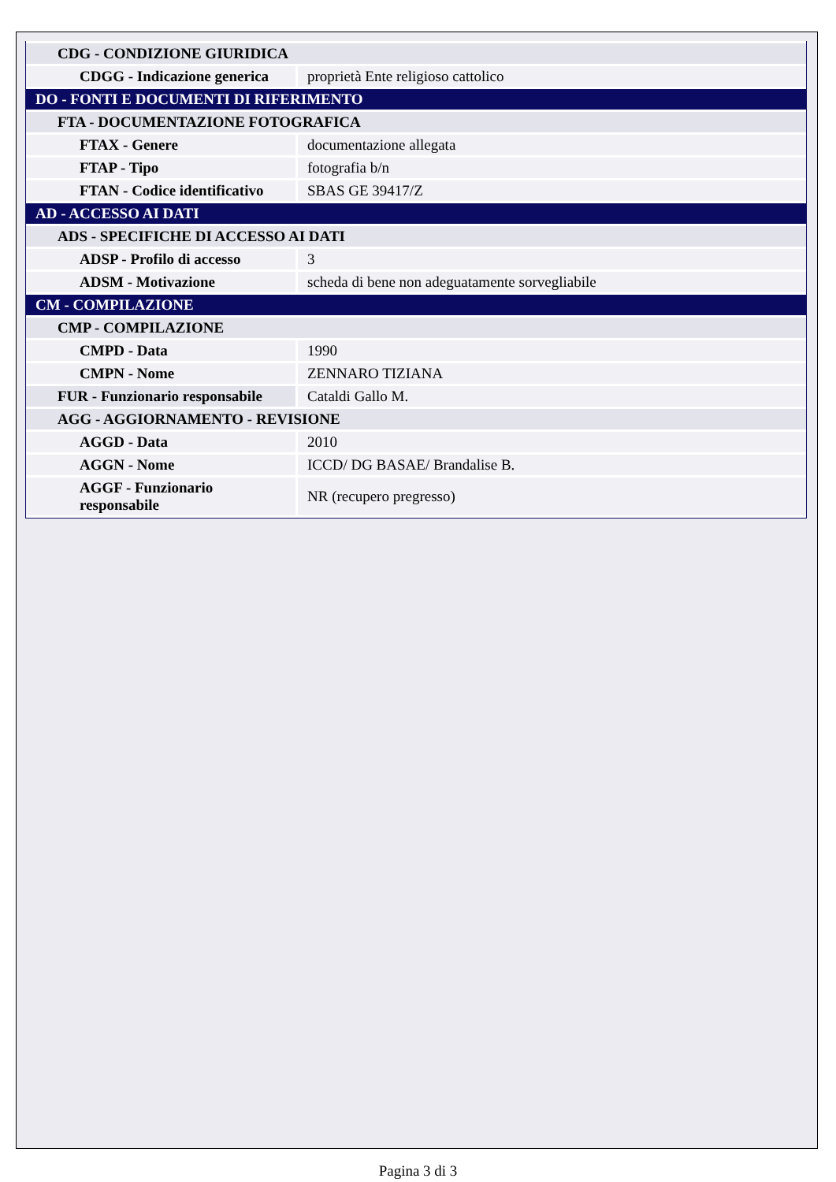| CDG - CONDIZIONE GIURIDICA | |
| CDGG - Indicazione generica | proprietà Ente religioso cattolico |
| DO - FONTI E DOCUMENTI DI RIFERIMENTO | |
| FTA - DOCUMENTAZIONE FOTOGRAFICA | |
| FTAX - Genere | documentazione allegata |
| FTAP - Tipo | fotografia b/n |
| FTAN - Codice identificativo | SBAS GE 39417/Z |
| AD - ACCESSO AI DATI | |
| ADS - SPECIFICHE DI ACCESSO AI DATI | |
| ADSP - Profilo di accesso | 3 |
| ADSM - Motivazione | scheda di bene non adeguatamente sorvegliabile |
| CM - COMPILAZIONE | |
| CMP - COMPILAZIONE | |
| CMPD - Data | 1990 |
| CMPN - Nome | ZENNARO TIZIANA |
| FUR - Funzionario responsabile | Cataldi Gallo M. |
| AGG - AGGIORNAMENTO - REVISIONE | |
| AGGD - Data | 2010 |
| AGGN - Nome | ICCD/ DG BASAE/ Brandalise B. |
| AGGF - Funzionario responsabile | NR (recupero pregresso) |
Pagina 3 di 3